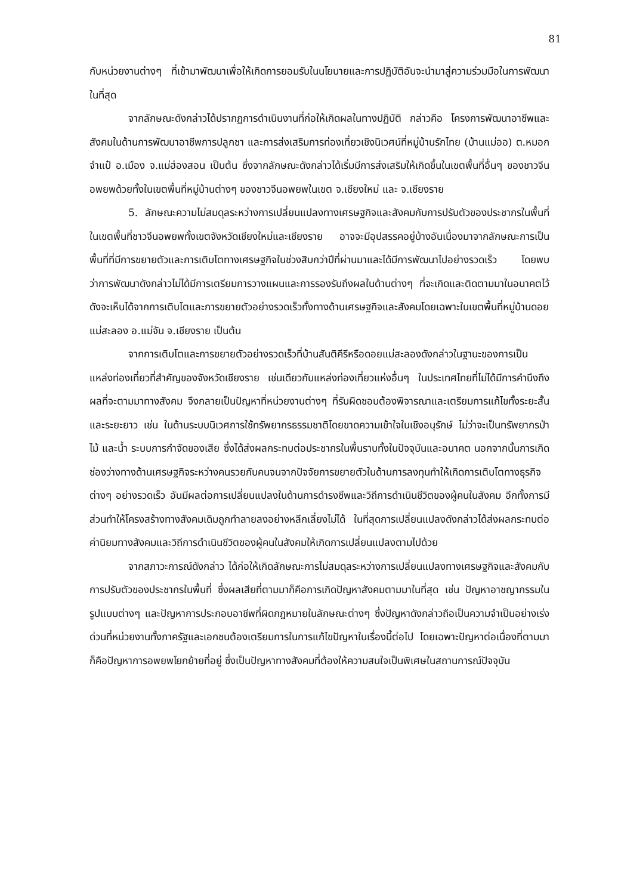81
กับหน่วยงานต่างๆ ที่เข้ามาพัฒนาเพื่อให้เกิดการยอมรับในนโยบายและการปฏิบัติอันจะนำมาสู่ความร่วมมือในการพัฒนาในที่สุด
จากลักษณะดังกล่าวได้ปรากฏการดำเนินงานที่ก่อให้เกิดผลในทางปฏิบัติ กล่าวคือ โครงการพัฒนาอาชีพและสังคมในด้านการพัฒนาอาชีพการปลูกชา และการส่งเสริมการท่องเที่ยวเชิงนิเวศน์ที่หมู่บ้านรักไทย (บ้านแม่ออ) ต.หมอกจำแป๋ อ.เมือง จ.แม่ฮ่องสอน เป็นต้น ซึ่งจากลักษณะดังกล่าวได้เริ่มมีการส่งเสริมให้เกิดขึ้นในเขตพื้นที่อื่นๆ ของชาวจีนอพยพด้วยทั้งในเขตพื้นที่หมู่บ้านต่างๆ ของชาวจีนอพยพในเขต จ.เชียงใหม่ และ จ.เชียงราย
5. ลักษณะความไม่สมดุลระหว่างการเปลี่ยนแปลงทางเศรษฐกิจและสังคมกับการปรับตัวของประชากรในพื้นที่ ในเขตพื้นที่ชาวจีนอพยพทั้งเขตจังหวัดเชียงใหม่และเชียงราย อาจจะมีอุปสรรคอยู่บ้างอันเนื่องมาจากลักษณะการเป็นพื้นที่ที่มีการขยายตัวและการเติบโตทางเศรษฐกิจในช่วงสิบกว่าปีที่ผ่านมาและได้มีการพัฒนาไปอย่างรวดเร็ว โดยพบว่าการพัฒนาดังกล่าวไม่ได้มีการเตรียมการวางแผนและการรองรับถึงผลในด้านต่างๆ ที่จะเกิดและติดตามมาในอนาคตไว้ ดังจะเห็นได้จากการเติบโตและการขยายตัวอย่างรวดเร็วทั้งทางด้านเศรษฐกิจและสังคมโดยเฉพาะในเขตพื้นที่หมู่บ้านดอยแม่สะลอง อ.แม่จัน จ.เชียงราย เป็นต้น
จากการเติบโตและการขยายตัวอย่างรวดเร็วที่บ้านสันติคีรีหรือดอยแม่สะลองดังกล่าวในฐานะของการเป็นแหล่งท่องเที่ยวที่สำคัญของจังหวัดเชียงราย เช่นเดียวกับแหล่งท่องเที่ยวแห่งอื่นๆ ในประเทศไทยที่ไม่ได้มีการคำนึงถึงผลที่จะตามมาทางสังคม จึงกลายเป็นปัญหาที่หน่วยงานต่างๆ ที่รับผิดชอบต้องพิจารณาและเตรียมการแก้ไขทั้งระยะสั้นและระยะยาว เช่น ในด้านระบบนิเวศการใช้ทรัพยากรธรรมชาติโดยขาดความเข้าใจในเชิงอนุรักษ์ ไม่ว่าจะเป็นทรัพยากรป่าไม้ และน้ำ ระบบการกำจัดของเสีย ซึ่งได้ส่งผลกระทบต่อประชากรในพื้นราบทั้งในปัจจุบันและอนาคต นอกจากนั้นการเกิดช่องว่างทางด้านเศรษฐกิจระหว่างคนรวยกับคนจนจากปัจจัยการขยายตัวในด้านการลงทุนทำให้เกิดการเติบโตทางธุรกิจต่างๆ อย่างรวดเร็ว อันมีผลต่อการเปลี่ยนแปลงในด้านการดำรงชีพและวิถีการดำเนินชีวิตของผู้คนในสังคม อีกทั้งการมีส่วนทำให้โครงสร้างทางสังคมเดิมถูกทำลายลงอย่างหลีกเลี่ยงไม่ได้ ในที่สุดการเปลี่ยนแปลงดังกล่าวได้ส่งผลกระทบต่อค่านิยมทางสังคมและวิถีการดำเนินชีวิตของผู้คนในสังคมให้เกิดการเปลี่ยนแปลงตามไปด้วย
จากสภาวะการณ์ดังกล่าว ได้ก่อให้เกิดลักษณะการไม่สมดุลระหว่างการเปลี่ยนแปลงทางเศรษฐกิจและสังคมกับการปรับตัวของประชากรในพื้นที่ ซึ่งผลเสียที่ตามมาก็คือการเกิดปัญหาสังคมตามมาในที่สุด เช่น ปัญหาอาชญากรรมในรูปแบบต่างๆ และปัญหาการประกอบอาชีพที่ผิดกฎหมายในลักษณะต่างๆ ซึ่งปัญหาดังกล่าวถือเป็นความจำเป็นอย่างเร่งด่วนที่หน่วยงานทั้งภาครัฐและเอกชนต้องเตรียมการในการแก้ไขปัญหาในเรื่องนี้ต่อไป โดยเฉพาะปัญหาต่อเนื่องที่ตามมาก็คือปัญหาการอพยพโยกย้ายที่อยู่ ซึ่งเป็นปัญหาทางสังคมที่ต้องให้ความสนใจเป็นพิเศษในสถานการณ์ปัจจุบัน